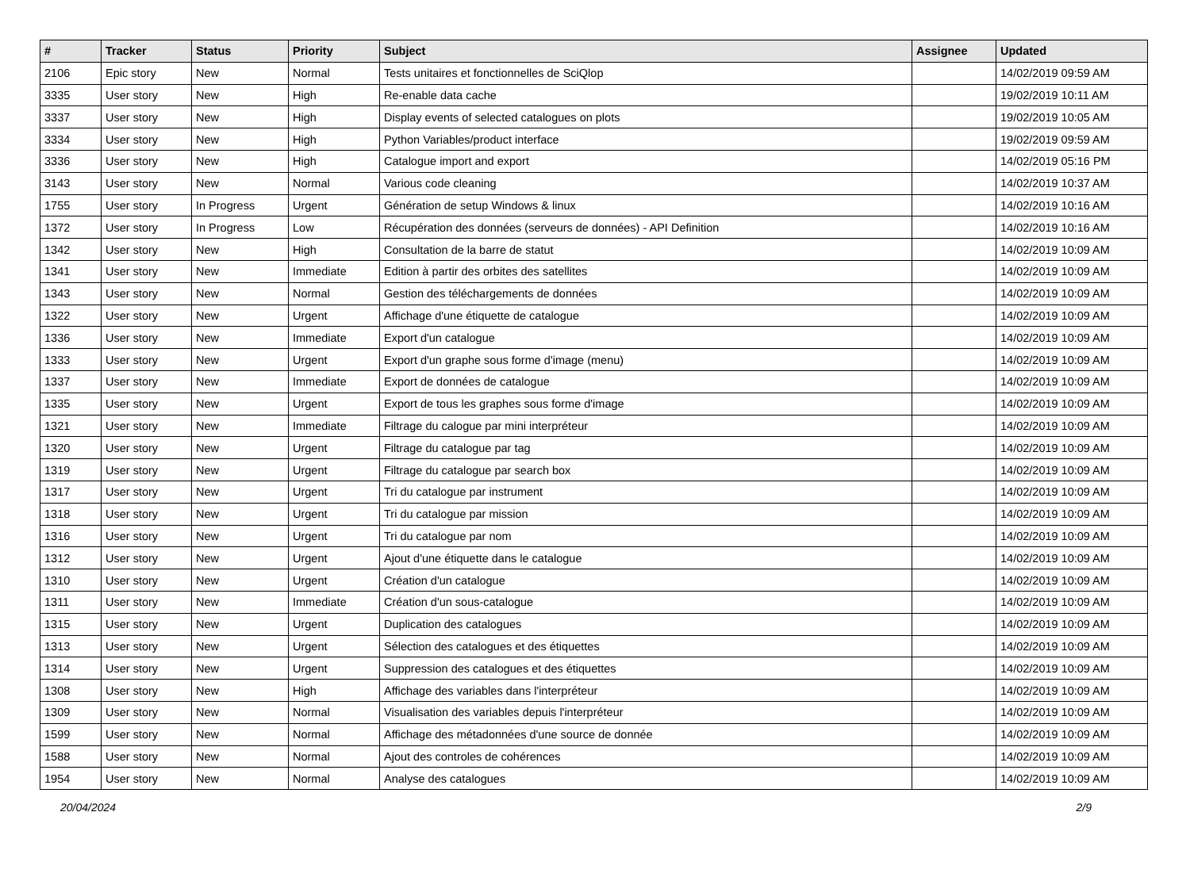| # | Tracker | Status | Priority | Subject | Assignee | Updated |
| --- | --- | --- | --- | --- | --- | --- |
| 2106 | Epic story | New | Normal | Tests unitaires et fonctionnelles de SciQlop | | 14/02/2019 09:59 AM |
| 3335 | User story | New | High | Re-enable data cache | | 19/02/2019 10:11 AM |
| 3337 | User story | New | High | Display events of selected catalogues on plots | | 19/02/2019 10:05 AM |
| 3334 | User story | New | High | Python Variables/product interface | | 19/02/2019 09:59 AM |
| 3336 | User story | New | High | Catalogue import and export | | 14/02/2019 05:16 PM |
| 3143 | User story | New | Normal | Various code cleaning | | 14/02/2019 10:37 AM |
| 1755 | User story | In Progress | Urgent | Génération de setup Windows & linux | | 14/02/2019 10:16 AM |
| 1372 | User story | In Progress | Low | Récupération des données (serveurs de données) - API Definition | | 14/02/2019 10:16 AM |
| 1342 | User story | New | High | Consultation de la barre de statut | | 14/02/2019 10:09 AM |
| 1341 | User story | New | Immediate | Edition à partir des orbites des satellites | | 14/02/2019 10:09 AM |
| 1343 | User story | New | Normal | Gestion des téléchargements de données | | 14/02/2019 10:09 AM |
| 1322 | User story | New | Urgent | Affichage d'une étiquette de catalogue | | 14/02/2019 10:09 AM |
| 1336 | User story | New | Immediate | Export d'un catalogue | | 14/02/2019 10:09 AM |
| 1333 | User story | New | Urgent | Export d'un graphe sous forme d'image (menu) | | 14/02/2019 10:09 AM |
| 1337 | User story | New | Immediate | Export de données de catalogue | | 14/02/2019 10:09 AM |
| 1335 | User story | New | Urgent | Export de tous les graphes sous forme d'image | | 14/02/2019 10:09 AM |
| 1321 | User story | New | Immediate | Filtrage du calogue par mini interpréteur | | 14/02/2019 10:09 AM |
| 1320 | User story | New | Urgent | Filtrage du catalogue par tag | | 14/02/2019 10:09 AM |
| 1319 | User story | New | Urgent | Filtrage du catalogue par search box | | 14/02/2019 10:09 AM |
| 1317 | User story | New | Urgent | Tri du catalogue par instrument | | 14/02/2019 10:09 AM |
| 1318 | User story | New | Urgent | Tri du catalogue par mission | | 14/02/2019 10:09 AM |
| 1316 | User story | New | Urgent | Tri du catalogue par nom | | 14/02/2019 10:09 AM |
| 1312 | User story | New | Urgent | Ajout d'une étiquette dans le catalogue | | 14/02/2019 10:09 AM |
| 1310 | User story | New | Urgent | Création d'un catalogue | | 14/02/2019 10:09 AM |
| 1311 | User story | New | Immediate | Création d'un sous-catalogue | | 14/02/2019 10:09 AM |
| 1315 | User story | New | Urgent | Duplication des catalogues | | 14/02/2019 10:09 AM |
| 1313 | User story | New | Urgent | Sélection des catalogues et des étiquettes | | 14/02/2019 10:09 AM |
| 1314 | User story | New | Urgent | Suppression des catalogues et des étiquettes | | 14/02/2019 10:09 AM |
| 1308 | User story | New | High | Affichage des variables dans l'interpréteur | | 14/02/2019 10:09 AM |
| 1309 | User story | New | Normal | Visualisation des variables depuis l'interpréteur | | 14/02/2019 10:09 AM |
| 1599 | User story | New | Normal | Affichage des métadonnées d'une source de donnée | | 14/02/2019 10:09 AM |
| 1588 | User story | New | Normal | Ajout des controles de cohérences | | 14/02/2019 10:09 AM |
| 1954 | User story | New | Normal | Analyse des catalogues | | 14/02/2019 10:09 AM |
20/04/2024 2/9